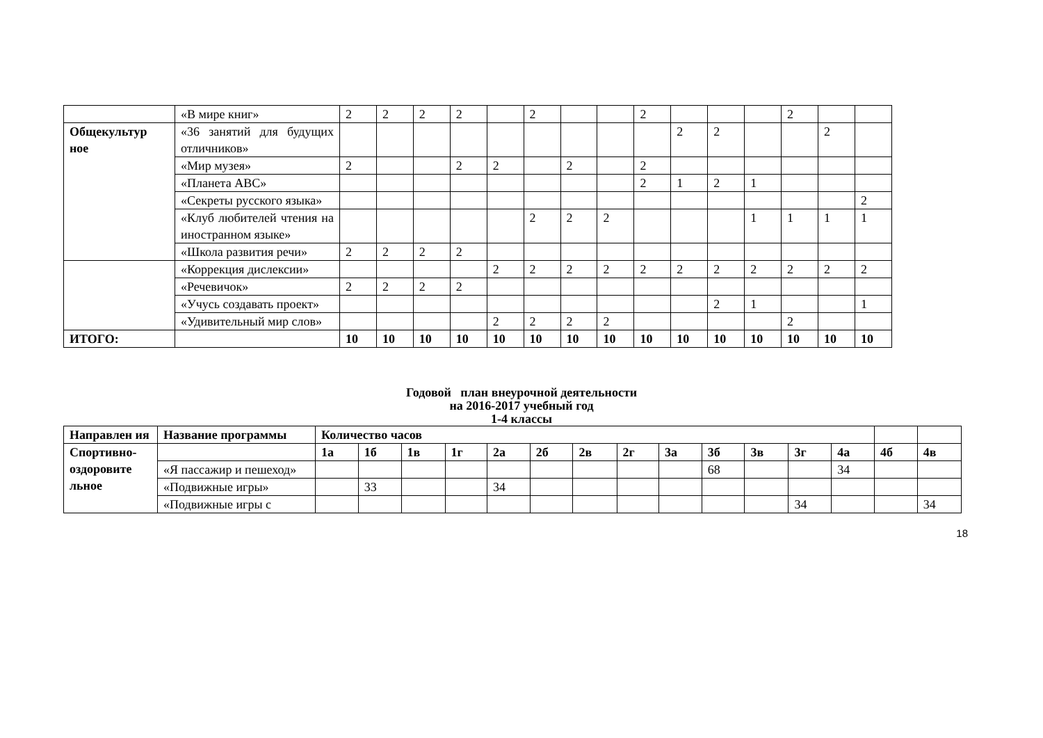| | «В мире книг» | 2 | 2 | 2 | 2 | | 2 | | | 2 | | | | 2 | | |
| Общекультур ное | «36 занятий для будущих отличников» | | | | | | | | | | 2 | 2 | | | 2 | |
| | «Мир музея» | 2 | | | 2 | 2 | | 2 | | 2 | | | | | | |
| | «Планета АВС» | | | | | | | | | 2 | 1 | 2 | 1 | | | |
| | «Секреты русского языка» | | | | | | | | | | | | | | | 2 |
| | «Клуб любителей чтения на иностранном языке» | | | | | | 2 | 2 | 2 | | | | 1 | 1 | 1 | 1 |
| | «Школа развития речи» | 2 | 2 | 2 | 2 | | | | | | | | | | | |
| | «Коррекция дислексии» | | | | | 2 | 2 | 2 | 2 | 2 | 2 | 2 | 2 | 2 | 2 | 2 |
| | «Речевичок» | 2 | 2 | 2 | 2 | | | | | | | | | | | |
| | «Учусь создавать проект» | | | | | | | | | | | 2 | 1 | | | 1 |
| | «Удивительный мир слов» | | | | | 2 | 2 | 2 | 2 | | | | | 2 | | |
| ИТОГО: | | 10 | 10 | 10 | 10 | 10 | 10 | 10 | 10 | 10 | 10 | 10 | 10 | 10 | 10 | 10 |
Годовой план внеурочной деятельности
на 2016-2017 учебный год
1-4 классы
| Направлен ия | Название программы | Количество часов | | | | | | | | | | | | | | |
| --- | --- | --- | --- | --- | --- | --- | --- | --- | --- | --- | --- | --- | --- | --- | --- | --- |
| Спортивно-оздоровите льное | | 1а | 1б | 1в | 1г | 2а | 2б | 2в | 2г | 3а | 3б | 3в | 3г | 4а | 4б | 4в |
| | «Я пассажир и пешеход» | | | | | | | | | | 68 | | | 34 | | |
| | «Подвижные игры» | | 33 | | | 34 | | | | | | | | | | |
| | «Подвижные игры с | | | | | | | | | | | | 34 | | | 34 |
18